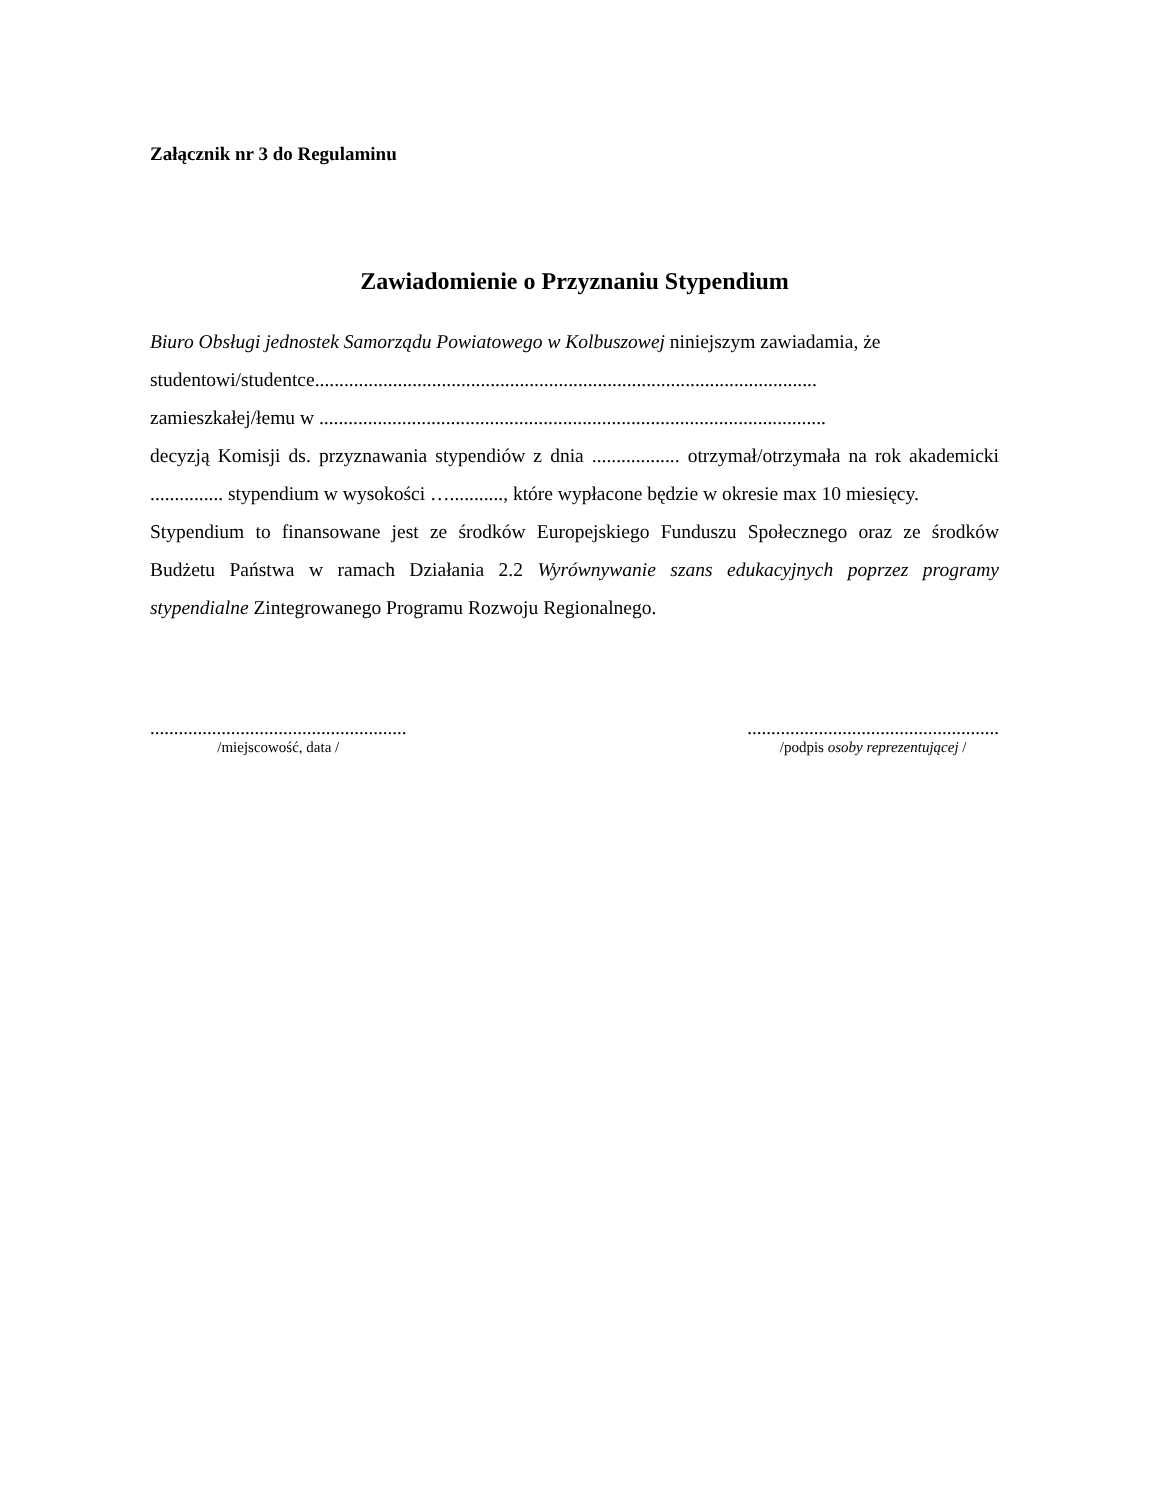Załącznik nr 3 do Regulaminu
Zawiadomienie o Przyznaniu Stypendium
Biuro Obsługi jednostek Samorządu Powiatowego w Kolbuszowej niniejszym zawiadamia, że
studentowi/studentce.......................................................................................................
zamieszkałej/łemu w ........................................................................................................
decyzją Komisji ds. przyznawania stypendiów z dnia .................. otrzymał/otrzymała na rok akademicki ............... stypendium w wysokości …..........., które wypłacone będzie w okresie max 10 miesięcy.
Stypendium to finansowane jest ze środków Europejskiego Funduszu Społecznego oraz ze środków Budżetu Państwa w ramach Działania 2.2 Wyrównywanie szans edukacyjnych poprzez programy stypendialne Zintegrowanego Programu Rozwoju Regionalnego.
......................................................
/miejscowość, data /
.....................................................
/podpis osoby reprezentującej /